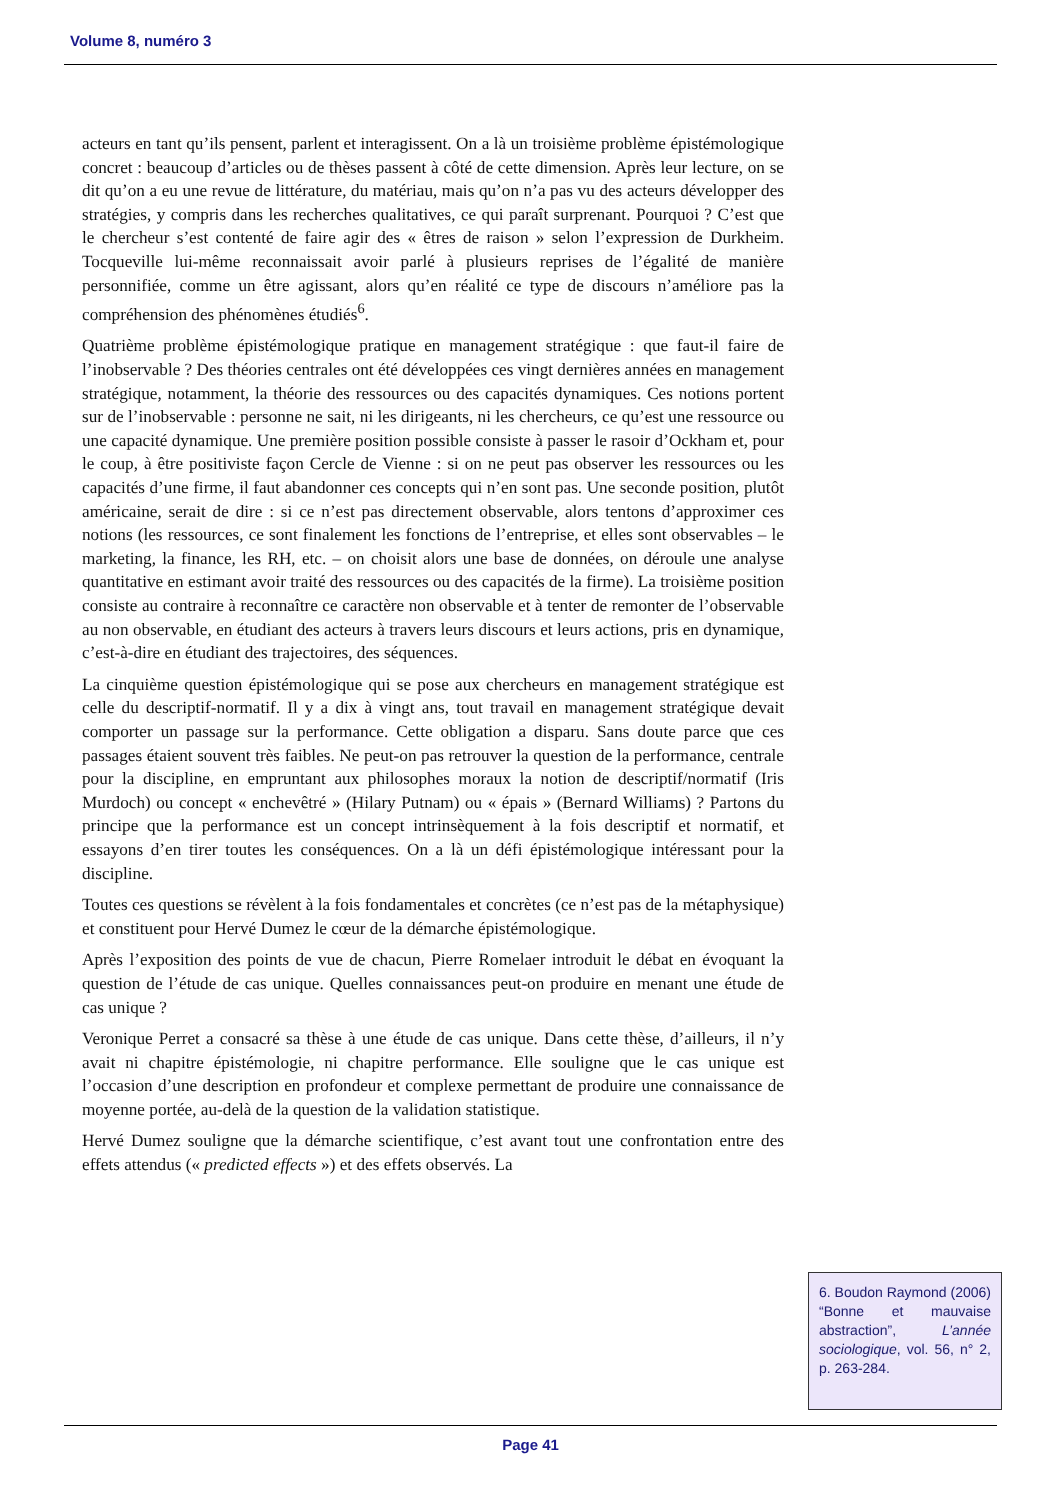Volume 8, numéro 3
acteurs en tant qu’ils pensent, parlent et interagissent. On a là un troisième problème épistémologique concret : beaucoup d’articles ou de thèses passent à côté de cette dimension. Après leur lecture, on se dit qu’on a eu une revue de littérature, du matériau, mais qu’on n’a pas vu des acteurs développer des stratégies, y compris dans les recherches qualitatives, ce qui paraît surprenant. Pourquoi ? C’est que le chercheur s’est contenté de faire agir des « êtres de raison » selon l’expression de Durkheim. Tocqueville lui-même reconnaissait avoir parlé à plusieurs reprises de l’égalité de manière personnifiée, comme un être agissant, alors qu’en réalité ce type de discours n’améliore pas la compréhension des phénomènes étudiés<sup>6</sup>.
Quatrième problème épistémologique pratique en management stratégique : que faut-il faire de l’inobservable ? Des théories centrales ont été développées ces vingt dernières années en management stratégique, notamment, la théorie des ressources ou des capacités dynamiques. Ces notions portent sur de l’inobservable : personne ne sait, ni les dirigeants, ni les chercheurs, ce qu’est une ressource ou une capacité dynamique. Une première position possible consiste à passer le rasoir d’Ockham et, pour le coup, à être positiviste façon Cercle de Vienne : si on ne peut pas observer les ressources ou les capacités d’une firme, il faut abandonner ces concepts qui n’en sont pas. Une seconde position, plutôt américaine, serait de dire : si ce n’est pas directement observable, alors tentons d’approximer ces notions (les ressources, ce sont finalement les fonctions de l’entreprise, et elles sont observables – le marketing, la finance, les RH, etc. – on choisit alors une base de données, on déroule une analyse quantitative en estimant avoir traité des ressources ou des capacités de la firme). La troisième position consiste au contraire à reconnaître ce caractère non observable et à tenter de remonter de l’observable au non observable, en étudiant des acteurs à travers leurs discours et leurs actions, pris en dynamique, c’est-à-dire en étudiant des trajectoires, des séquences.
La cinquième question épistémologique qui se pose aux chercheurs en management stratégique est celle du descriptif-normatif. Il y a dix à vingt ans, tout travail en management stratégique devait comporter un passage sur la performance. Cette obligation a disparu. Sans doute parce que ces passages étaient souvent très faibles. Ne peut-on pas retrouver la question de la performance, centrale pour la discipline, en empruntant aux philosophes moraux la notion de descriptif/normatif (Iris Murdoch) ou concept « enchevêtré » (Hilary Putnam) ou « épais » (Bernard Williams) ? Partons du principe que la performance est un concept intrinsèquement à la fois descriptif et normatif, et essayons d’en tirer toutes les conséquences. On a là un défi épistémologique intéressant pour la discipline.
Toutes ces questions se révèlent à la fois fondamentales et concrètes (ce n’est pas de la métaphysique) et constituent pour Hervé Dumez le cœur de la démarche épistémologique.
Après l’exposition des points de vue de chacun, Pierre Romelaer introduit le débat en évoquant la question de l’étude de cas unique. Quelles connaissances peut-on produire en menant une étude de cas unique ?
Veronique Perret a consacré sa thèse à une étude de cas unique. Dans cette thèse, d’ailleurs, il n’y avait ni chapitre épistémologie, ni chapitre performance. Elle souligne que le cas unique est l’occasion d’une description en profondeur et complexe permettant de produire une connaissance de moyenne portée, au-delà de la question de la validation statistique.
Hervé Dumez souligne que la démarche scientifique, c’est avant tout une confrontation entre des effets attendus (« predicted effects ») et des effets observés. La
6. Boudon Raymond (2006) “Bonne et mauvaise abstraction”, L’année sociologique, vol. 56, n° 2, p. 263-284.
Page 41